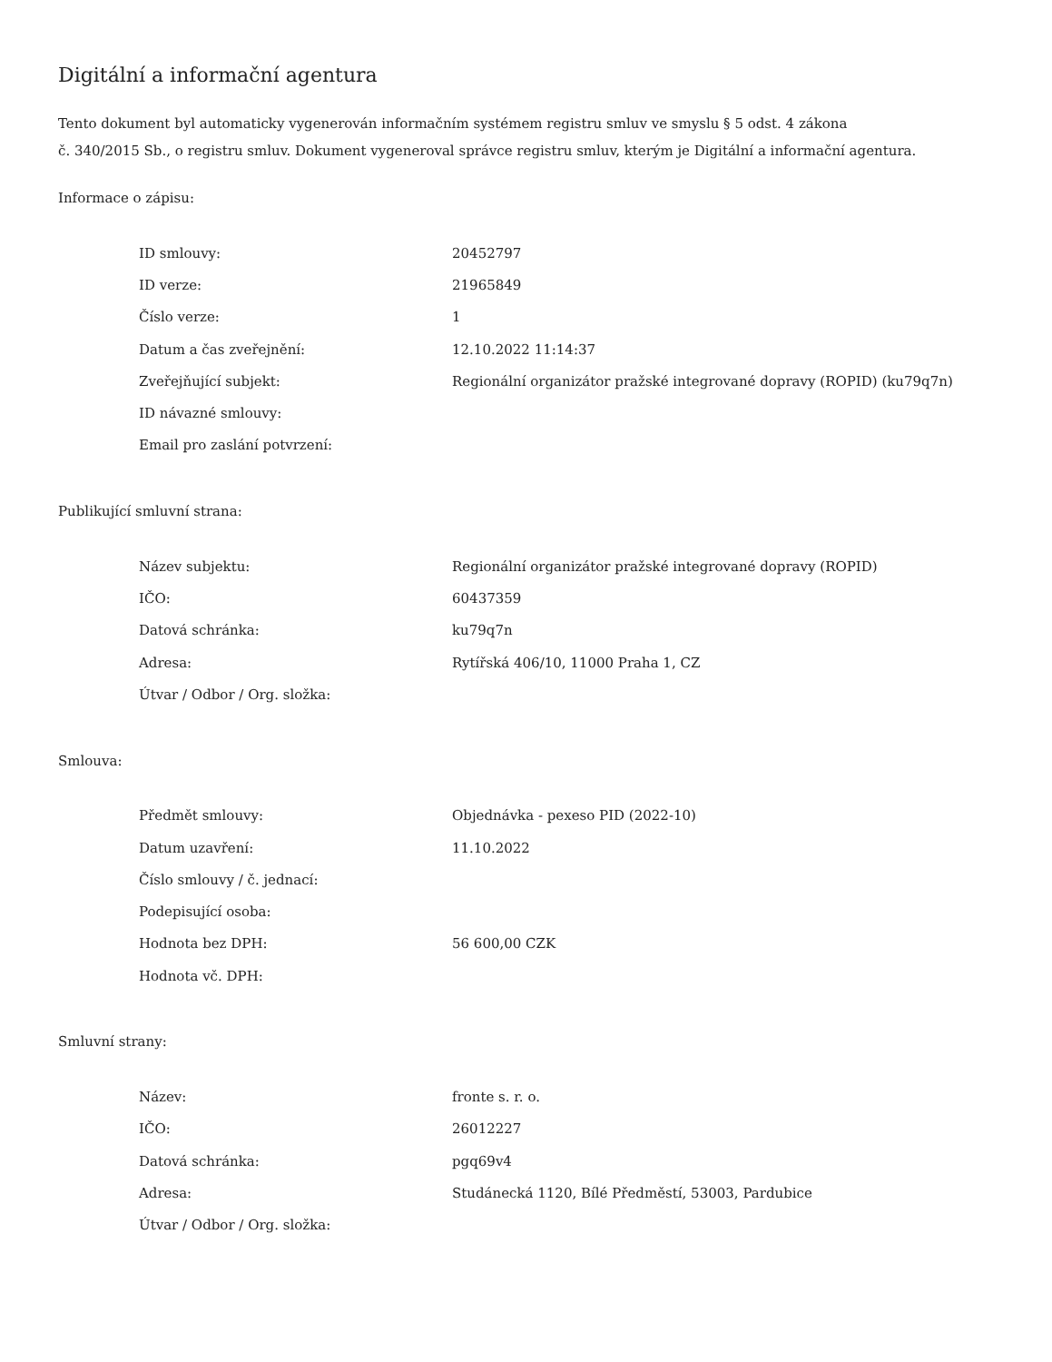Digitální a informační agentura
Tento dokument byl automaticky vygenerován informačním systémem registru smluv ve smyslu § 5 odst. 4 zákona
č. 340/2015 Sb., o registru smluv. Dokument vygeneroval správce registru smluv, kterým je Digitální a informační agentura.
Informace o zápisu:
| ID smlouvy: | 20452797 |
| ID verze: | 21965849 |
| Číslo verze: | 1 |
| Datum a čas zveřejnění: | 12.10.2022 11:14:37 |
| Zveřejňující subjekt: | Regionální organizátor pražské integrované dopravy (ROPID) (ku79q7n) |
| ID návazné smlouvy: | |
| Email pro zaslání potvrzení: | |
Publikující smluvní strana:
| Název subjektu: | Regionální organizátor pražské integrované dopravy (ROPID) |
| IČO: | 60437359 |
| Datová schránka: | ku79q7n |
| Adresa: | Rytířská 406/10, 11000 Praha 1, CZ |
| Útvar / Odbor / Org. složka: | |
Smlouva:
| Předmět smlouvy: | Objednávka - pexeso PID (2022-10) |
| Datum uzavření: | 11.10.2022 |
| Číslo smlouvy / č. jednací: | |
| Podepisující osoba: | |
| Hodnota bez DPH: | 56 600,00 CZK |
| Hodnota vč. DPH: | |
Smluvní strany:
| Název: | fronte s. r. o. |
| IČO: | 26012227 |
| Datová schránka: | pgq69v4 |
| Adresa: | Studánecká 1120, Bílé Předměstí, 53003, Pardubice |
| Útvar / Odbor / Org. složka: | |